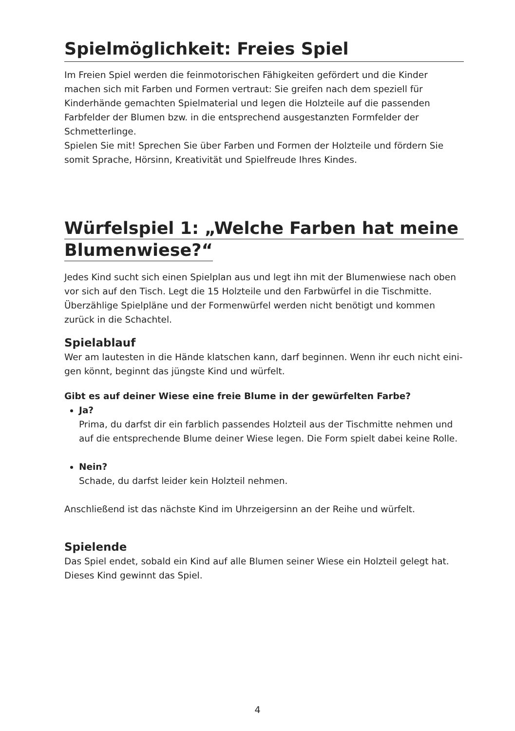Spielmöglichkeit: Freies Spiel
Im Freien Spiel werden die feinmotorischen Fähigkeiten gefördert und die Kinder machen sich mit Farben und Formen vertraut: Sie greifen nach dem speziell für Kinderhände gemachten Spielmaterial und legen die Holzteile auf die passenden Farbfelder der Blumen bzw. in die entsprechend ausgestanzten Formfelder der Schmetterlinge.
Spielen Sie mit! Sprechen Sie über Farben und Formen der Holzteile und fördern Sie somit Sprache, Hörsinn, Kreativität und Spielfreude Ihres Kindes.
Würfelspiel 1: „Welche Farben hat meine
Blumenwiese?“
Jedes Kind sucht sich einen Spielplan aus und legt ihn mit der Blumenwiese nach oben vor sich auf den Tisch. Legt die 15 Holzteile und den Farbwürfel in die Tischmitte. Überzählige Spielpläne und der Formenwürfel werden nicht benötigt und kommen zurück in die Schachtel.
Spielablauf
Wer am lautesten in die Hände klatschen kann, darf beginnen. Wenn ihr euch nicht eini-
gen könnt, beginnt das jüngste Kind und würfelt.
Gibt es auf deiner Wiese eine freie Blume in der gewürfelten Farbe?
Ja?
Prima, du darfst dir ein farblich passendes Holzteil aus der Tischmitte nehmen und auf die entsprechende Blume deiner Wiese legen. Die Form spielt dabei keine Rolle.
Nein?
Schade, du darfst leider kein Holzteil nehmen.
Anschließend ist das nächste Kind im Uhrzeigersinn an der Reihe und würfelt.
Spielende
Das Spiel endet, sobald ein Kind auf alle Blumen seiner Wiese ein Holzteil gelegt hat. Dieses Kind gewinnt das Spiel.
4